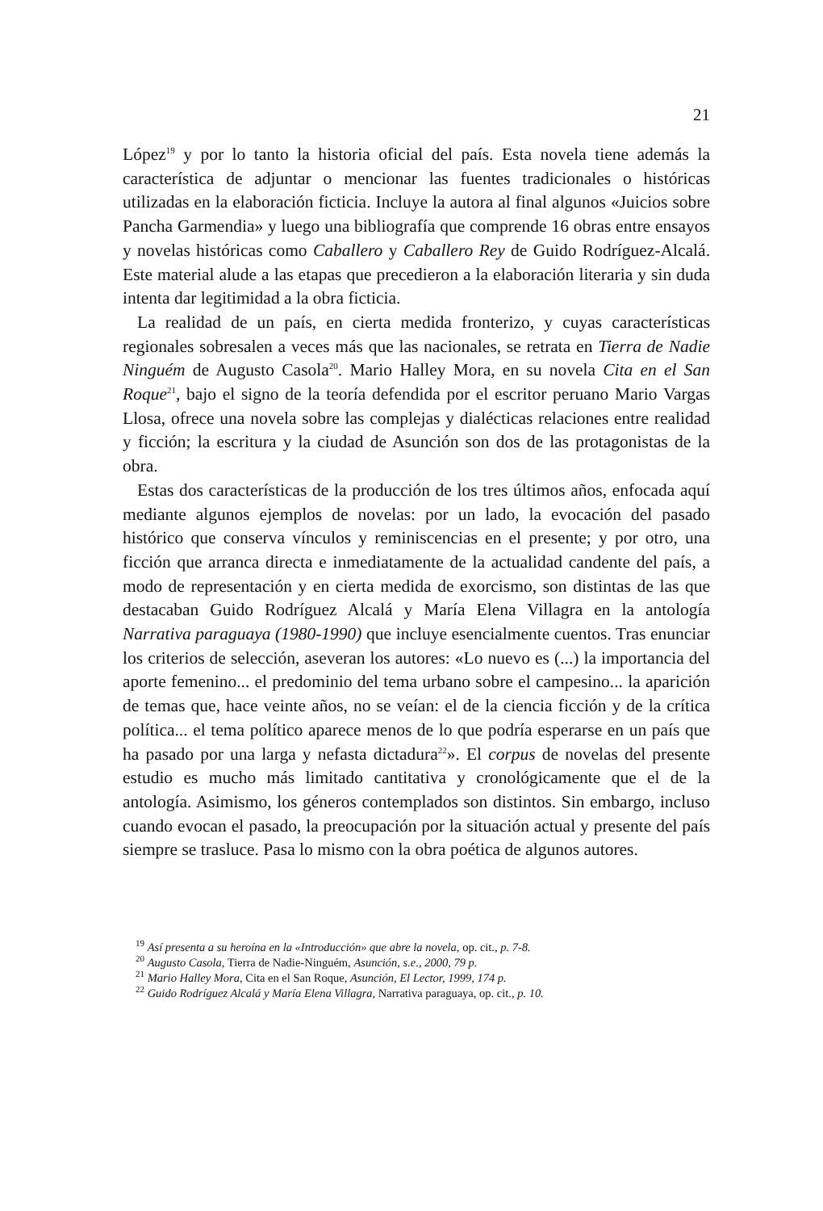21
López<sup>19</sup> y por lo tanto la historia oficial del país. Esta novela tiene además la característica de adjuntar o mencionar las fuentes tradicionales o históricas utilizadas en la elaboración ficticia. Incluye la autora al final algunos «Juicios sobre Pancha Garmendia» y luego una bibliografía que comprende 16 obras entre ensayos y novelas históricas como Caballero y Caballero Rey de Guido Rodríguez-Alcalá. Este material alude a las etapas que precedieron a la elaboración literaria y sin duda intenta dar legitimidad a la obra ficticia.
La realidad de un país, en cierta medida fronterizo, y cuyas características regionales sobresalen a veces más que las nacionales, se retrata en Tierra de Nadie Ninguém de Augusto Casola<sup>20</sup>. Mario Halley Mora, en su novela Cita en el San Roque<sup>21</sup>, bajo el signo de la teoría defendida por el escritor peruano Mario Vargas Llosa, ofrece una novela sobre las complejas y dialécticas relaciones entre realidad y ficción; la escritura y la ciudad de Asunción son dos de las protagonistas de la obra.
Estas dos características de la producción de los tres últimos años, enfocada aquí mediante algunos ejemplos de novelas: por un lado, la evocación del pasado histórico que conserva vínculos y reminiscencias en el presente; y por otro, una ficción que arranca directa e inmediatamente de la actualidad candente del país, a modo de representación y en cierta medida de exorcismo, son distintas de las que destacaban Guido Rodríguez Alcalá y María Elena Villagra en la antología Narrativa paraguaya (1980-1990) que incluye esencialmente cuentos. Tras enunciar los criterios de selección, aseveran los autores: «Lo nuevo es (...) la importancia del aporte femenino... el predominio del tema urbano sobre el campesino... la aparición de temas que, hace veinte años, no se veían: el de la ciencia ficción y de la crítica política... el tema político aparece menos de lo que podría esperarse en un país que ha pasado por una larga y nefasta dictadura<sup>22</sup>». El corpus de novelas del presente estudio es mucho más limitado cantitativa y cronológicamente que el de la antología. Asimismo, los géneros contemplados son distintos. Sin embargo, incluso cuando evocan el pasado, la preocupación por la situación actual y presente del país siempre se trasluce. Pasa lo mismo con la obra poética de algunos autores.
<sup>19</sup> Así presenta a su heroína en la «Introducción» que abre la novela, op. cit., p. 7-8.
<sup>20</sup> Augusto Casola, Tierra de Nadie-Ninguém, Asunción, s.e., 2000, 79 p.
<sup>21</sup> Mario Halley Mora, Cita en el San Roque, Asunción, El Lector, 1999, 174 p.
<sup>22</sup> Guido Rodríguez Alcalá y María Elena Villagra, Narrativa paraguaya, op. cit., p. 10.